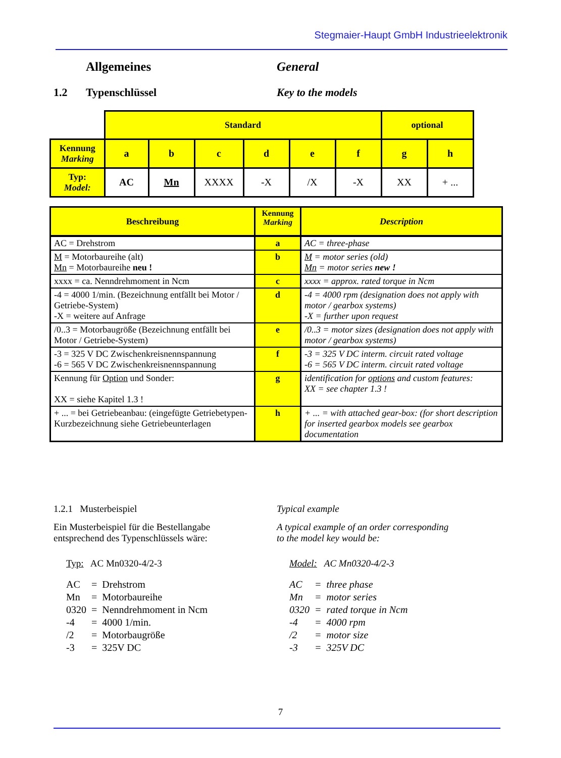Stegmaier-Haupt GmbH Industrieelektronik
Allgemeines General
1.2 Typenschlüssel Key to the models
| | Standard | | | | | | optional | |
| Kennung Marking | a | b | c | d | e | f | g | h |
| Typ: Model: | AC | Mn | XXXX | -X | /X | -X | XX | + ... |
| Beschreibung | Kennung Marking | Description |
| AC = Drehstrom | a | AC = three-phase |
| M = Motorbaureihe (alt) Mn = Motorbaureihe neu ! | b | M = motor series (old) Mn = motor series new ! |
| xxxx = ca. Nenndrehmoment in Ncm | c | xxxx = approx. rated torque in Ncm |
| -4 = 4000 1/min. (Bezeichnung entfällt bei Motor / Getriebe-System) -X = weitere auf Anfrage | d | -4 = 4000 rpm (designation does not apply with motor / gearbox systems) -X = further upon request |
| /0..3 = Motorbaugröße (Bezeichnung entfällt bei Motor / Getriebe-System) | e | /0..3 = motor sizes (designation does not apply with motor / gearbox systems) |
| -3 = 325 V DC Zwischenkreisnennspannung -6 = 565 V DC Zwischenkreisnennspannung | f | -3 = 325 V DC interm. circuit rated voltage -6 = 565 V DC interm. circuit rated voltage |
| Kennung für Option und Sonder: XX = siehe Kapitel 1.3 ! | g | identification for options and custom features: XX = see chapter 1.3 ! |
| + ... = bei Getriebeanbau: (eingefügte Getriebetypen-Kurzbezeichnung siehe Getriebeunterlagen | h | + ... = with attached gear-box: (for short description for inserted gearbox models see gearbox documentation |
1.2.1 Musterbeispiel Typical example
Ein Musterbeispiel für die Bestellangabe
entsprechend des Typenschlüssels wäre:
A typical example of an order corresponding
to the model key would be:
Typ: AC Mn0320-4/2-3 Model: AC Mn0320-4/2-3
| AC | = | Drehstrom |
| Mn | = | Motorbaureihe |
| 0320 | = | Nenndrehmoment in Ncm |
| -4 | = | 4000 1/min. |
| /2 | = | Motorbaugröße |
| -3 | = | 325V DC |
| AC | = | three phase |
| Mn | = | motor series |
| 0320 | = | rated torque in Ncm |
| -4 | = | 4000 rpm |
| /2 | = | motor size |
| -3 | = | 325V DC |
7